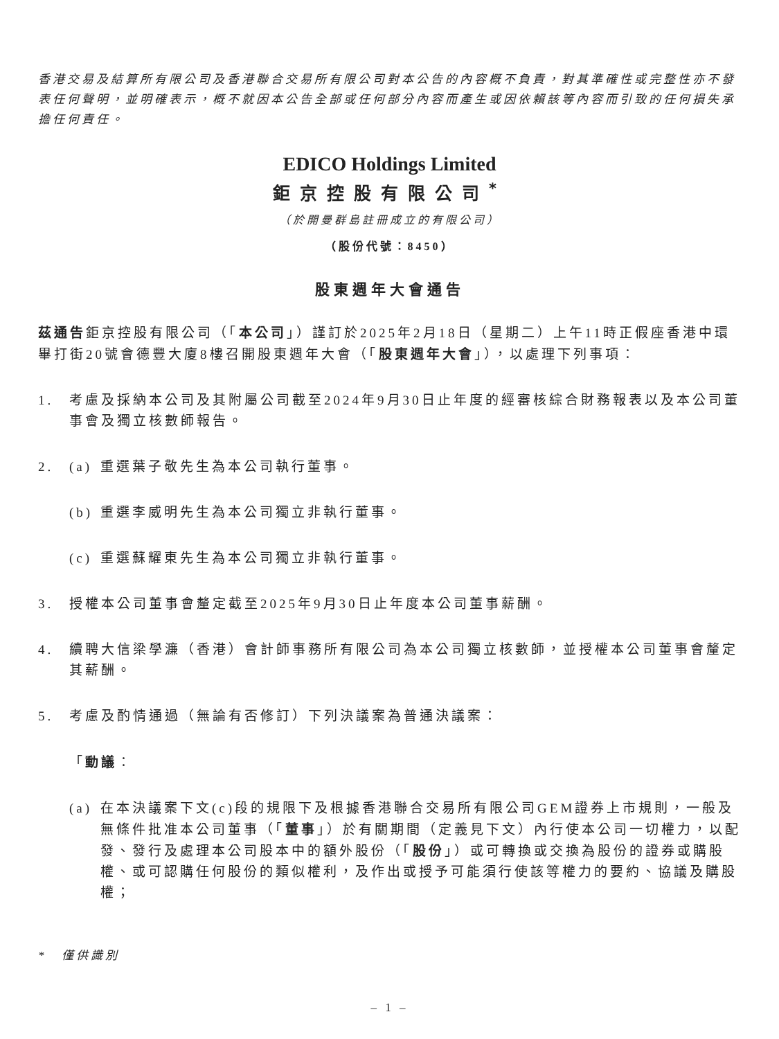香港交易及結算所有限公司及香港聯合交易所有限公司對本公告的內容概不負責，對其準確性或完整性亦不發表任何聲明，並明確表示，概不就因本公告全部或任何部分內容而產生或因依賴該等內容而引致的任何損失承擔任何責任。
EDICO Holdings Limited
鉅京控股有限公司<sup>*</sup>
（於開曼群島註冊成立的有限公司）
（股份代號：8450）
股東週年大會通告
茲通告鉅京控股有限公司（「本公司」）謹訂於2025年2月18日（星期二）上午11時正假座香港中環畢打街20號會德豐大廈8樓召開股東週年大會（「股東週年大會」），以處理下列事項：
1. 考慮及採納本公司及其附屬公司截至2024年9月30日止年度的經審核綜合財務報表以及本公司董事會及獨立核數師報告。
2. (a) 重選葉子敬先生為本公司執行董事。
(b) 重選李威明先生為本公司獨立非執行董事。
(c) 重選蘇耀東先生為本公司獨立非執行董事。
3. 授權本公司董事會釐定截至2025年9月30日止年度本公司董事薪酬。
4. 續聘大信梁學濂（香港）會計師事務所有限公司為本公司獨立核數師，並授權本公司董事會釐定其薪酬。
5. 考慮及酌情通過（無論有否修訂）下列決議案為普通決議案：
「動議：
(a) 在本決議案下文(c)段的規限下及根據香港聯合交易所有限公司GEM證券上市規則，一般及無條件批准本公司董事（「董事」）於有關期間（定義見下文）內行使本公司一切權力，以配發、發行及處理本公司股本中的額外股份（「股份」）或可轉換或交換為股份的證券或購股權、或可認購任何股份的類似權利，及作出或授予可能須行使該等權力的要約、協議及購股權；
*　僅供識別
– 1 –